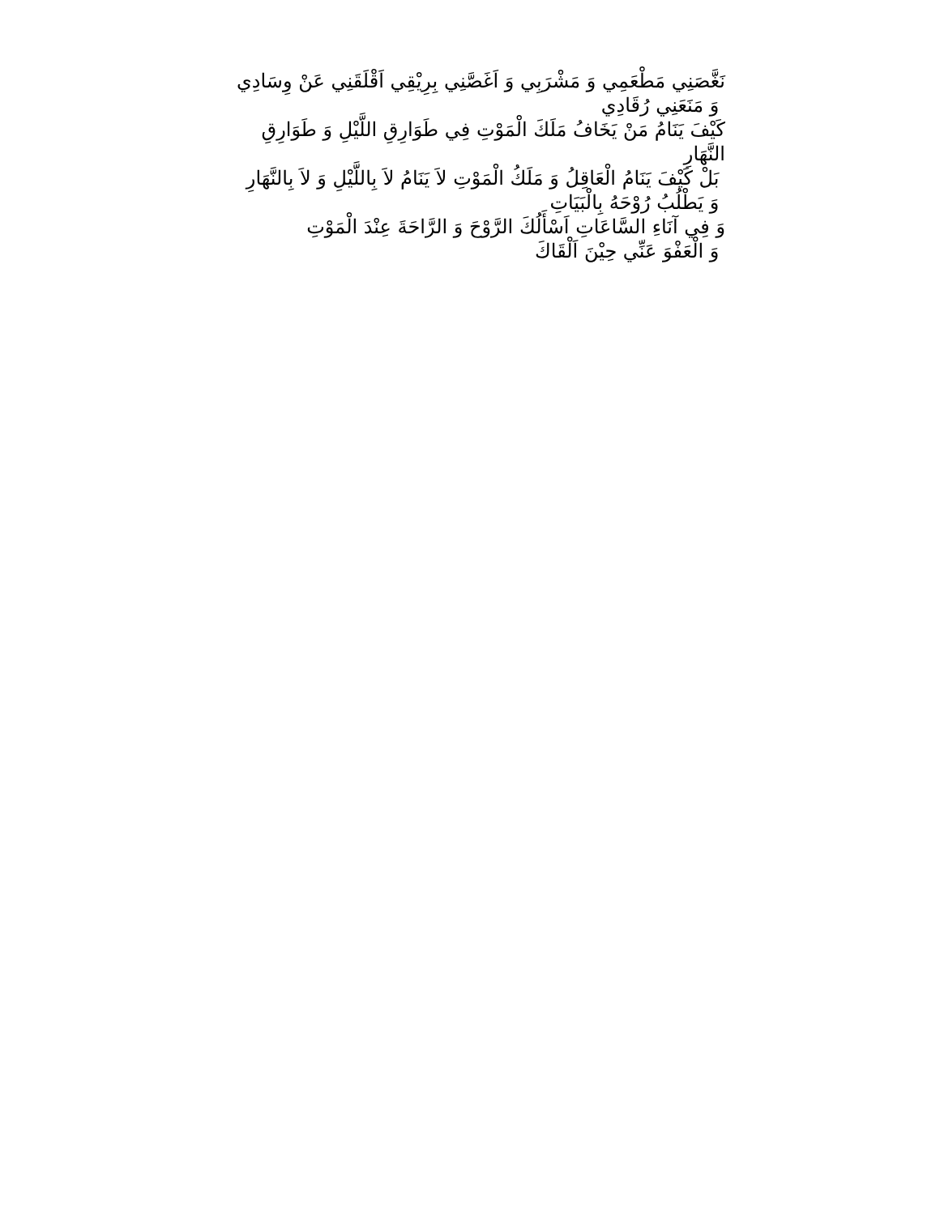نَغَّصَنِي مَطْعَمِي وَ مَشْرَبِي وَ اَغَصَّنِي بِرِيْقِي اَقْلَقَنِي عَنْ وِسَادِي
وَ مَنَعَنِي رُقَادِي
كَيْفَ يَنَامُ مَنْ يَخَافُ مَلَكَ الْمَوْتِ فِي طَوَارِقِ اللَّيْلِ وَ طَوَارِقِ النَّهَارِ
بَلْ كَيْفَ يَنَامُ الْعَاقِلُ وَ مَلَكُ الْمَوْتِ لاَ يَنَامُ لاَ بِاللَّيْلِ وَ لاَ بِالنَّهَارِ
وَ يَطْلُبُ رُوْحَهُ بِالْبَيَاتِ
وَ فِي آنَاءِ السَّاعَاتِ اَسْأَلُكَ الرَّوْحَ وَ الرَّاحَةَ عِنْدَ الْمَوْتِ
وَ الْعَفْوَ عَنِّي حِيْنَ اَلْقَاكَ